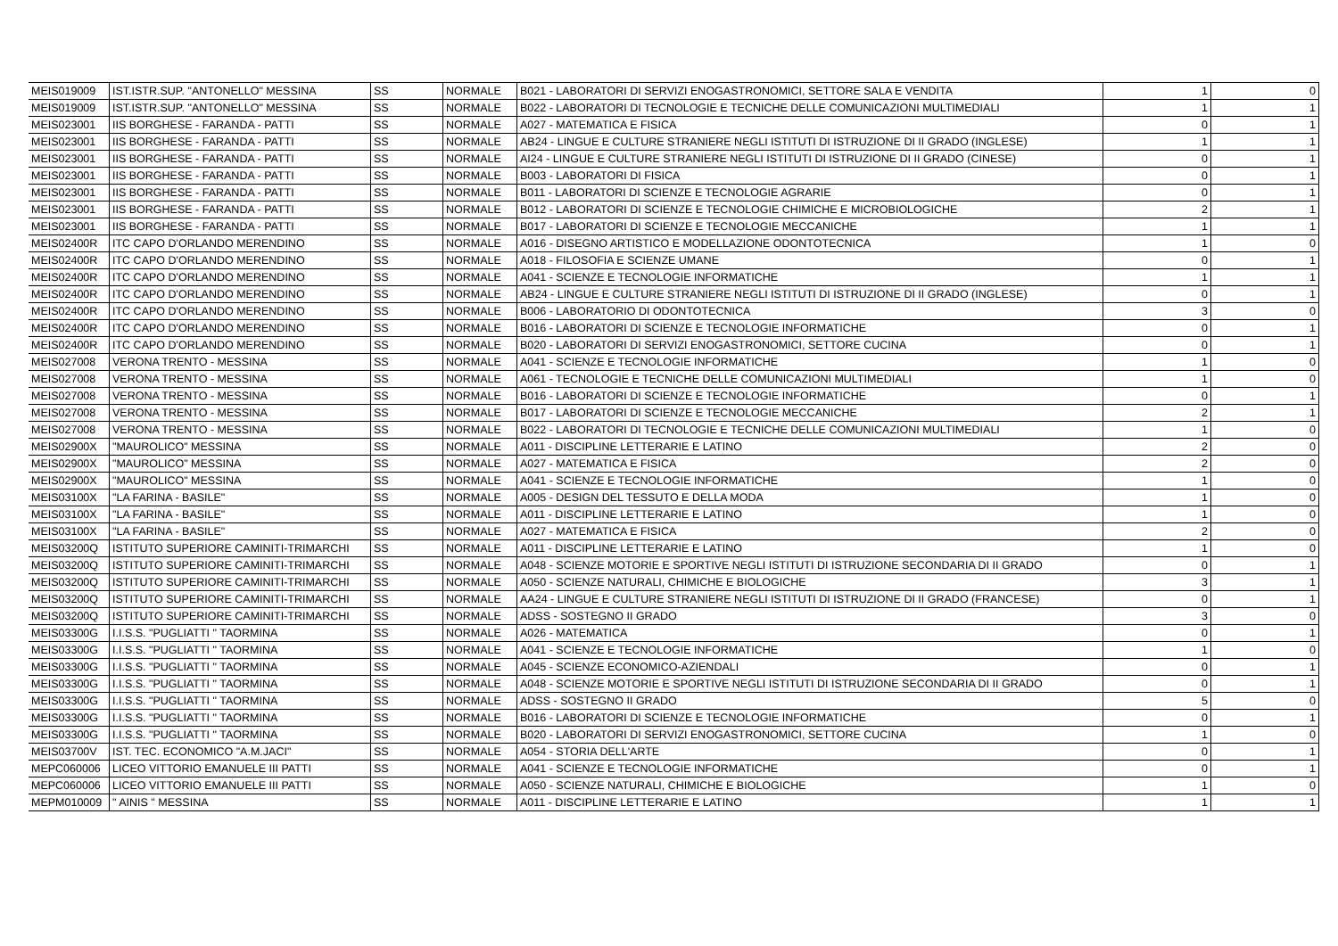| MEIS019009 | IST.ISTR.SUP. "ANTONELLO" MESSINA | SS | NORMALE | B021 - LABORATORI DI SERVIZI ENOGASTRONOMICI, SETTORE SALA E VENDITA | 1 | 0 |
| MEIS019009 | IST.ISTR.SUP. "ANTONELLO" MESSINA | SS | NORMALE | B022 - LABORATORI DI TECNOLOGIE E TECNICHE DELLE COMUNICAZIONI MULTIMEDIALI | 1 | 1 |
| MEIS023001 | IIS BORGHESE - FARANDA - PATTI | SS | NORMALE | A027 - MATEMATICA E FISICA | 0 | 1 |
| MEIS023001 | IIS BORGHESE - FARANDA - PATTI | SS | NORMALE | AB24 - LINGUE E CULTURE STRANIERE NEGLI ISTITUTI DI ISTRUZIONE DI II GRADO (INGLESE) | 1 | 1 |
| MEIS023001 | IIS BORGHESE - FARANDA - PATTI | SS | NORMALE | AI24 - LINGUE E CULTURE STRANIERE NEGLI ISTITUTI DI ISTRUZIONE DI II GRADO (CINESE) | 0 | 1 |
| MEIS023001 | IIS BORGHESE - FARANDA - PATTI | SS | NORMALE | B003 - LABORATORI DI FISICA | 0 | 1 |
| MEIS023001 | IIS BORGHESE - FARANDA - PATTI | SS | NORMALE | B011 - LABORATORI DI SCIENZE E TECNOLOGIE AGRARIE | 0 | 1 |
| MEIS023001 | IIS BORGHESE - FARANDA - PATTI | SS | NORMALE | B012 - LABORATORI DI SCIENZE E TECNOLOGIE CHIMICHE E MICROBIOLOGICHE | 2 | 1 |
| MEIS023001 | IIS BORGHESE - FARANDA - PATTI | SS | NORMALE | B017 - LABORATORI DI SCIENZE E TECNOLOGIE MECCANICHE | 1 | 1 |
| MEIS02400R | ITC CAPO D'ORLANDO MERENDINO | SS | NORMALE | A016 - DISEGNO ARTISTICO E MODELLAZIONE ODONTOTECNICA | 1 | 0 |
| MEIS02400R | ITC CAPO D'ORLANDO MERENDINO | SS | NORMALE | A018 - FILOSOFIA E SCIENZE UMANE | 0 | 1 |
| MEIS02400R | ITC CAPO D'ORLANDO MERENDINO | SS | NORMALE | A041 - SCIENZE E TECNOLOGIE INFORMATICHE | 1 | 1 |
| MEIS02400R | ITC CAPO D'ORLANDO MERENDINO | SS | NORMALE | AB24 - LINGUE E CULTURE STRANIERE NEGLI ISTITUTI DI ISTRUZIONE DI II GRADO (INGLESE) | 0 | 1 |
| MEIS02400R | ITC CAPO D'ORLANDO MERENDINO | SS | NORMALE | B006 - LABORATORIO DI ODONTOTECNICA | 3 | 0 |
| MEIS02400R | ITC CAPO D'ORLANDO MERENDINO | SS | NORMALE | B016 - LABORATORI DI SCIENZE E TECNOLOGIE INFORMATICHE | 0 | 1 |
| MEIS02400R | ITC CAPO D'ORLANDO MERENDINO | SS | NORMALE | B020 - LABORATORI DI SERVIZI ENOGASTRONOMICI, SETTORE CUCINA | 0 | 1 |
| MEIS027008 | VERONA TRENTO - MESSINA | SS | NORMALE | A041 - SCIENZE E TECNOLOGIE INFORMATICHE | 1 | 0 |
| MEIS027008 | VERONA TRENTO - MESSINA | SS | NORMALE | A061 - TECNOLOGIE E TECNICHE DELLE COMUNICAZIONI MULTIMEDIALI | 1 | 0 |
| MEIS027008 | VERONA TRENTO - MESSINA | SS | NORMALE | B016 - LABORATORI DI SCIENZE E TECNOLOGIE INFORMATICHE | 0 | 1 |
| MEIS027008 | VERONA TRENTO - MESSINA | SS | NORMALE | B017 - LABORATORI DI SCIENZE E TECNOLOGIE MECCANICHE | 2 | 1 |
| MEIS027008 | VERONA TRENTO - MESSINA | SS | NORMALE | B022 - LABORATORI DI TECNOLOGIE E TECNICHE DELLE COMUNICAZIONI MULTIMEDIALI | 1 | 0 |
| MEIS02900X | "MAUROLICO" MESSINA | SS | NORMALE | A011 - DISCIPLINE LETTERARIE E LATINO | 2 | 0 |
| MEIS02900X | "MAUROLICO" MESSINA | SS | NORMALE | A027 - MATEMATICA E FISICA | 2 | 0 |
| MEIS02900X | "MAUROLICO" MESSINA | SS | NORMALE | A041 - SCIENZE E TECNOLOGIE INFORMATICHE | 1 | 0 |
| MEIS03100X | "LA FARINA - BASILE" | SS | NORMALE | A005 - DESIGN DEL TESSUTO E DELLA MODA | 1 | 0 |
| MEIS03100X | "LA FARINA - BASILE" | SS | NORMALE | A011 - DISCIPLINE LETTERARIE E LATINO | 1 | 0 |
| MEIS03100X | "LA FARINA - BASILE" | SS | NORMALE | A027 - MATEMATICA E FISICA | 2 | 0 |
| MEIS03200Q | ISTITUTO SUPERIORE CAMINITI-TRIMARCHI | SS | NORMALE | A011 - DISCIPLINE LETTERARIE E LATINO | 1 | 0 |
| MEIS03200Q | ISTITUTO SUPERIORE CAMINITI-TRIMARCHI | SS | NORMALE | A048 - SCIENZE MOTORIE E SPORTIVE NEGLI ISTITUTI DI ISTRUZIONE SECONDARIA DI II GRADO | 0 | 1 |
| MEIS03200Q | ISTITUTO SUPERIORE CAMINITI-TRIMARCHI | SS | NORMALE | A050 - SCIENZE NATURALI, CHIMICHE E BIOLOGICHE | 3 | 1 |
| MEIS03200Q | ISTITUTO SUPERIORE CAMINITI-TRIMARCHI | SS | NORMALE | AA24 - LINGUE E CULTURE STRANIERE NEGLI ISTITUTI DI ISTRUZIONE DI II GRADO (FRANCESE) | 0 | 1 |
| MEIS03200Q | ISTITUTO SUPERIORE CAMINITI-TRIMARCHI | SS | NORMALE | ADSS - SOSTEGNO II GRADO | 3 | 0 |
| MEIS03300G | I.I.S.S. "PUGLIATTI " TAORMINA | SS | NORMALE | A026 - MATEMATICA | 0 | 1 |
| MEIS03300G | I.I.S.S. "PUGLIATTI " TAORMINA | SS | NORMALE | A041 - SCIENZE E TECNOLOGIE INFORMATICHE | 1 | 0 |
| MEIS03300G | I.I.S.S. "PUGLIATTI " TAORMINA | SS | NORMALE | A045 - SCIENZE ECONOMICO-AZIENDALI | 0 | 1 |
| MEIS03300G | I.I.S.S. "PUGLIATTI " TAORMINA | SS | NORMALE | A048 - SCIENZE MOTORIE E SPORTIVE NEGLI ISTITUTI DI ISTRUZIONE SECONDARIA DI II GRADO | 0 | 1 |
| MEIS03300G | I.I.S.S. "PUGLIATTI " TAORMINA | SS | NORMALE | ADSS - SOSTEGNO II GRADO | 5 | 0 |
| MEIS03300G | I.I.S.S. "PUGLIATTI " TAORMINA | SS | NORMALE | B016 - LABORATORI DI SCIENZE E TECNOLOGIE INFORMATICHE | 0 | 1 |
| MEIS03300G | I.I.S.S. "PUGLIATTI " TAORMINA | SS | NORMALE | B020 - LABORATORI DI SERVIZI ENOGASTRONOMICI, SETTORE CUCINA | 1 | 0 |
| MEIS03700V | IST. TEC. ECONOMICO "A.M.JACI" | SS | NORMALE | A054 - STORIA DELL'ARTE | 0 | 1 |
| MEPC060006 | LICEO VITTORIO EMANUELE III PATTI | SS | NORMALE | A041 - SCIENZE E TECNOLOGIE INFORMATICHE | 0 | 1 |
| MEPC060006 | LICEO VITTORIO EMANUELE III PATTI | SS | NORMALE | A050 - SCIENZE NATURALI, CHIMICHE E BIOLOGICHE | 1 | 0 |
| MEPM010009 | " AINIS " MESSINA | SS | NORMALE | A011 - DISCIPLINE LETTERARIE E LATINO | 1 | 1 |